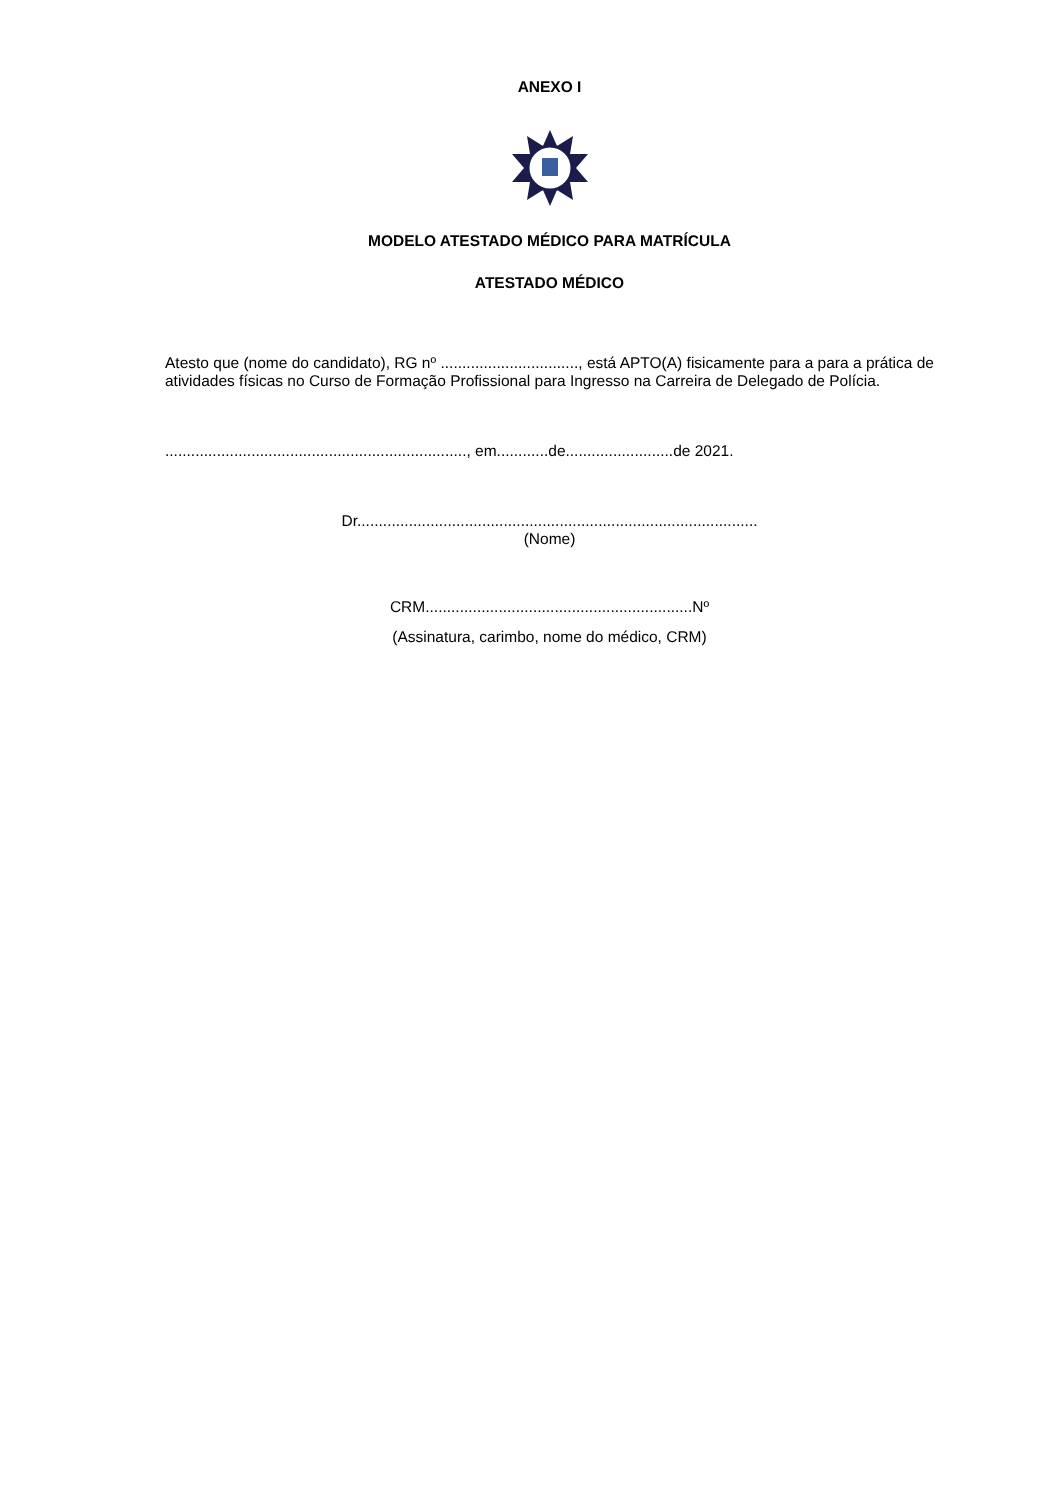ANEXO I
MODELO ATESTADO MÉDICO PARA MATRÍCULA
ATESTADO MÉDICO
Atesto que (nome do candidato), RG nº ................................, está APTO(A) fisicamente para a para a prática de atividades físicas no Curso de Formação Profissional para Ingresso na Carreira de Delegado de Polícia.
......................................................................, em............de.........................de 2021.
Dr.............................................................................................
(Nome)
CRM..............................................................Nº
(Assinatura, carimbo, nome do médico, CRM)